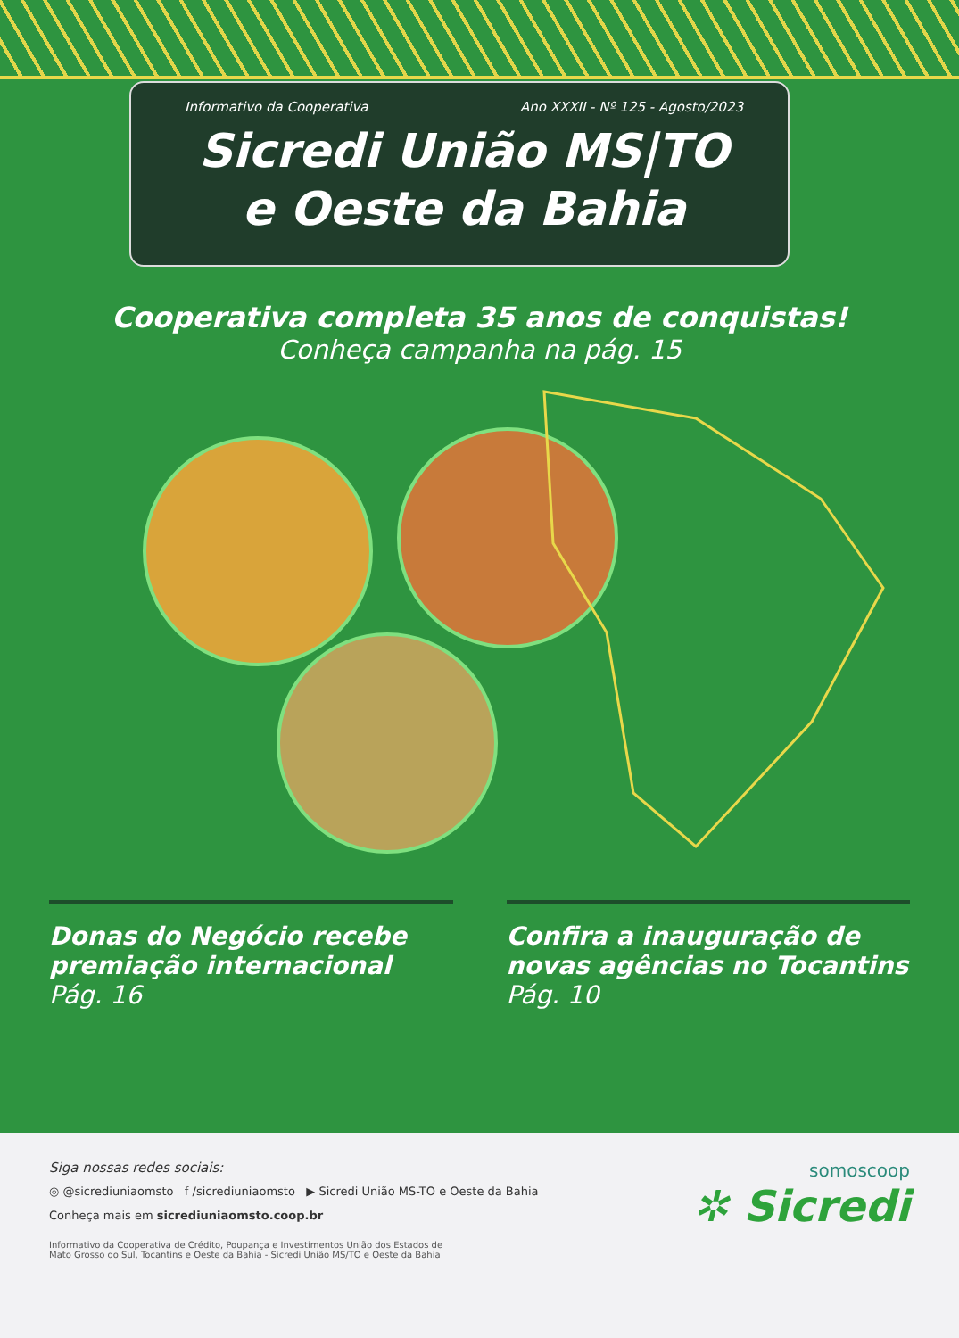Informativo da Cooperativa Ano XXXII - Nº 125 - Agosto/2023
Sicredi União MS|TO
e Oeste da Bahia
Cooperativa completa 35 anos de conquistas!
Conheça campanha na pág. 15
Donas do Negócio recebe premiação internacional
Pág. 16
Confira a inauguração de novas agências no Tocantins
Pág. 10
Siga nossas redes sociais:
◎ @sicrediuniaomsto f /sicrediuniaomsto ▶ Sicredi União MS-TO e Oeste da Bahia
Conheça mais em sicrediuniaomsto.coop.br
Informativo da Cooperativa de Crédito, Poupança e Investimentos União dos Estados de
Mato Grosso do Sul, Tocantins e Oeste da Bahia - Sicredi União MS/TO e Oeste da Bahia
somoscoop
✲ Sicredi